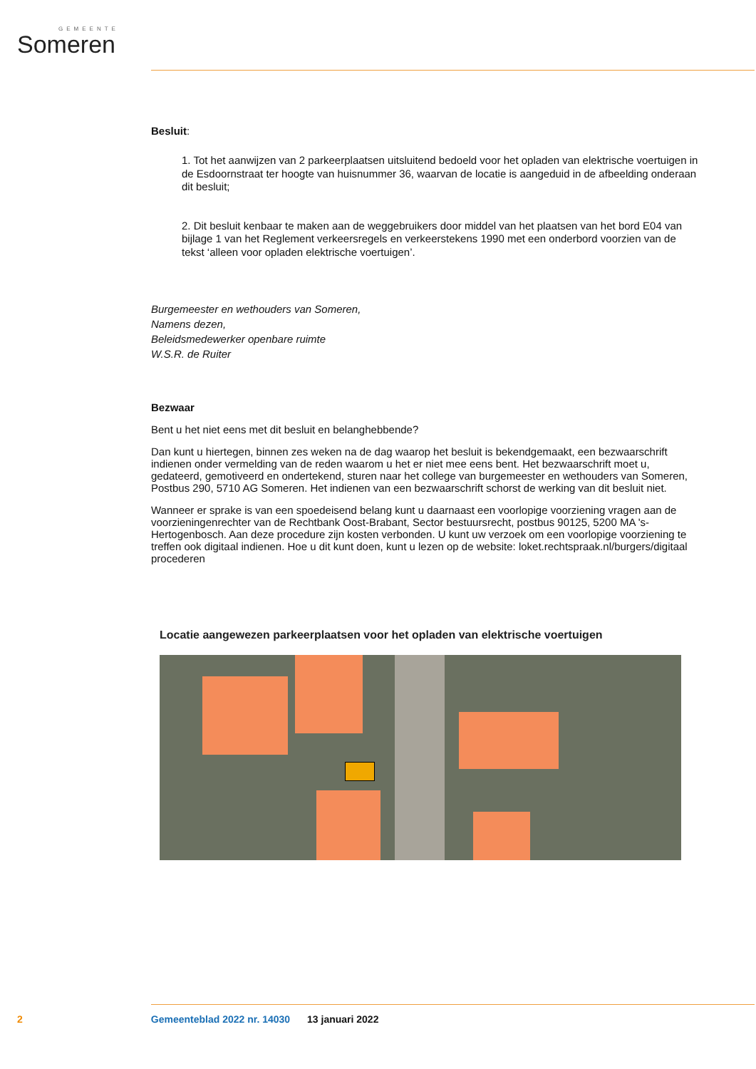GEMEENTE
Someren
Besluit:
1. Tot het aanwijzen van 2 parkeerplaatsen uitsluitend bedoeld voor het opladen van elektrische voertuigen in de Esdoornstraat ter hoogte van huisnummer 36, waarvan de locatie is aangeduid in de afbeelding onderaan dit besluit;
2. Dit besluit kenbaar te maken aan de weggebruikers door middel van het plaatsen van het bord E04 van bijlage 1 van het Reglement verkeersregels en verkeerstekens 1990 met een onderbord voorzien van de tekst ‘alleen voor opladen elektrische voertuigen’.
Burgemeester en wethouders van Someren,
Namens dezen,
Beleidsmedewerker openbare ruimte
W.S.R. de Ruiter
Bezwaar
Bent u het niet eens met dit besluit en belanghebbende?
Dan kunt u hiertegen, binnen zes weken na de dag waarop het besluit is bekendgemaakt, een bezwaarschrift indienen onder vermelding van de reden waarom u het er niet mee eens bent. Het bezwaarschrift moet u, gedateerd, gemotiveerd en ondertekend, sturen naar het college van burgemeester en wethouders van Someren, Postbus 290, 5710 AG Someren. Het indienen van een bezwaarschrift schorst de werking van dit besluit niet.
Wanneer er sprake is van een spoedeisend belang kunt u daarnaast een voorlopige voorziening vragen aan de voorzieningenrechter van de Rechtbank Oost-Brabant, Sector bestuursrecht, postbus 90125, 5200 MA 's-Hertogenbosch. Aan deze procedure zijn kosten verbonden. U kunt uw verzoek om een voorlopige voorziening te treffen ook digitaal indienen. Hoe u dit kunt doen, kunt u lezen op de website: loket.rechtspraak.nl/burgers/digitaal procederen
Locatie aangewezen parkeerplaatsen voor het opladen van elektrische voertuigen
2 Gemeenteblad 2022 nr. 14030 13 januari 2022